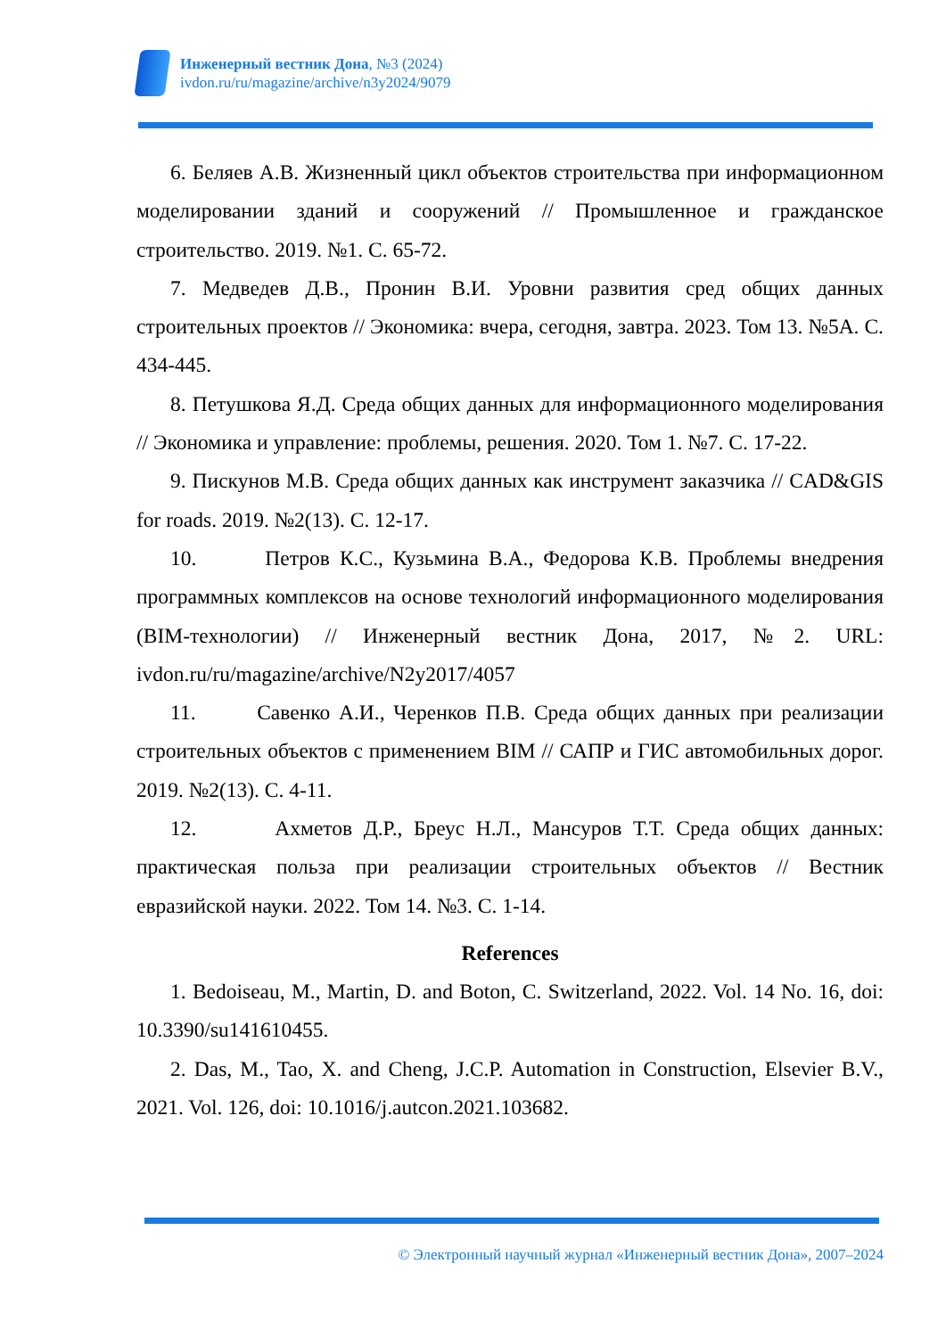Инженерный вестник Дона, №3 (2024)
ivdon.ru/ru/magazine/archive/n3y2024/9079
6. Беляев А.В. Жизненный цикл объектов строительства при информационном моделировании зданий и сооружений // Промышленное и гражданское строительство. 2019. №1. С. 65-72.
7. Медведев Д.В., Пронин В.И. Уровни развития сред общих данных строительных проектов // Экономика: вчера, сегодня, завтра. 2023. Том 13. №5А. С. 434-445.
8. Петушкова Я.Д. Среда общих данных для информационного моделирования // Экономика и управление: проблемы, решения. 2020. Том 1. №7. С. 17-22.
9. Пискунов М.В. Среда общих данных как инструмент заказчика // CAD&GIS for roads. 2019. №2(13). С. 12-17.
10. Петров К.С., Кузьмина В.А., Федорова К.В. Проблемы внедрения программных комплексов на основе технологий информационного моделирования (BIM-технологии) // Инженерный вестник Дона, 2017, №2. URL: ivdon.ru/ru/magazine/archive/N2y2017/4057
11. Савенко А.И., Черенков П.В. Среда общих данных при реализации строительных объектов с применением BIM // САПР и ГИС автомобильных дорог. 2019. №2(13). С. 4-11.
12. Ахметов Д.Р., Бреус Н.Л., Мансуров Т.Т. Среда общих данных: практическая польза при реализации строительных объектов // Вестник евразийской науки. 2022. Том 14. №3. С. 1-14.
References
1. Bedoiseau, M., Martin, D. and Boton, C. Switzerland, 2022. Vol. 14 No. 16, doi: 10.3390/su141610455.
2. Das, M., Tao, X. and Cheng, J.C.P. Automation in Construction, Elsevier B.V., 2021. Vol. 126, doi: 10.1016/j.autcon.2021.103682.
© Электронный научный журнал «Инженерный вестник Дона», 2007–2024